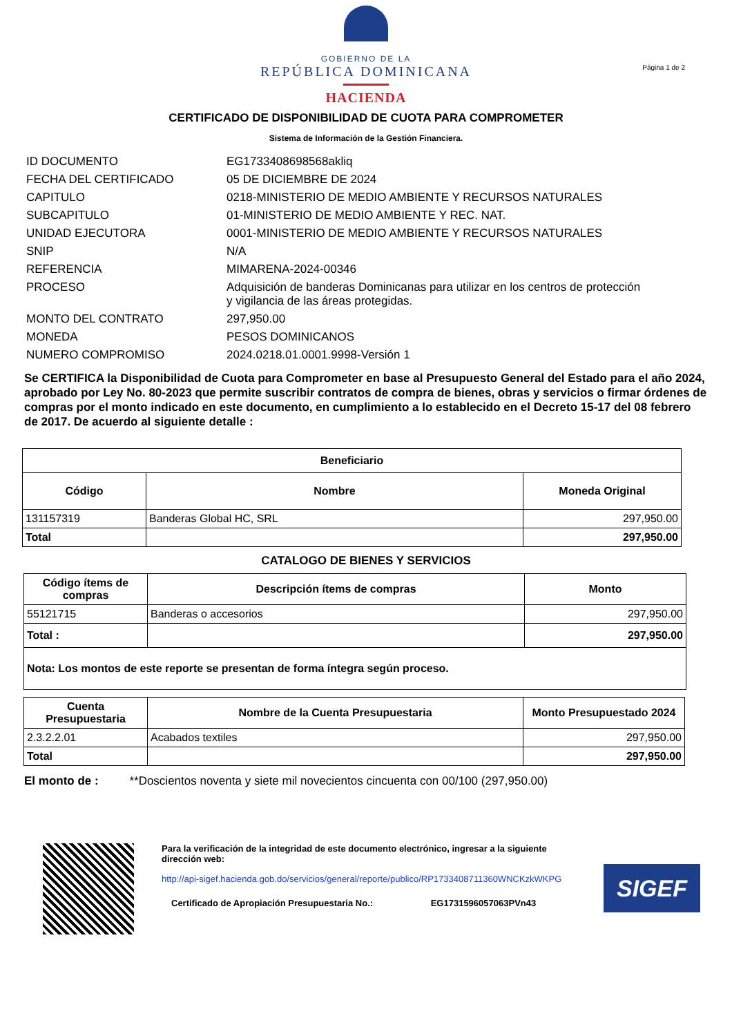GOBIERNO DE LA
REPÚBLICA DOMINICANA
HACIENDA
Página 1 de 2
CERTIFICADO DE DISPONIBILIDAD DE CUOTA PARA COMPROMETER
Sistema de Información de la Gestión Financiera.
| ID DOCUMENTO | EG1733408698568akliq |
| FECHA DEL CERTIFICADO | 05 DE DICIEMBRE DE 2024 |
| CAPITULO | 0218-MINISTERIO DE MEDIO AMBIENTE Y RECURSOS NATURALES |
| SUBCAPITULO | 01-MINISTERIO DE MEDIO AMBIENTE Y REC. NAT. |
| UNIDAD EJECUTORA | 0001-MINISTERIO DE MEDIO AMBIENTE Y RECURSOS NATURALES |
| SNIP | N/A |
| REFERENCIA | MIMARENA-2024-00346 |
| PROCESO | Adquisición de banderas Dominicanas para utilizar en los centros de protección y vigilancia de las áreas protegidas. |
| MONTO DEL CONTRATO | 297,950.00 |
| MONEDA | PESOS DOMINICANOS |
| NUMERO COMPROMISO | 2024.0218.01.0001.9998-Versión 1 |
Se CERTIFICA la Disponibilidad de Cuota para Comprometer en base al Presupuesto General del Estado para el año 2024, aprobado por Ley No. 80-2023 que permite suscribir contratos de compra de bienes, obras y servicios o firmar órdenes de compras por el monto indicado en este documento, en cumplimiento a lo establecido en el Decreto 15-17 del 08 febrero de 2017. De acuerdo al siguiente detalle :
| Beneficiario | | |
| --- | --- | --- |
| Código | Nombre | Moneda Original |
| 131157319 | Banderas Global HC, SRL | 297,950.00 |
| Total | | 297,950.00 |
CATALOGO DE BIENES Y SERVICIOS
| Código ítems de compras | Descripción ítems de compras | Monto |
| --- | --- | --- |
| 55121715 | Banderas o accesorios | 297,950.00 |
| Total : | | 297,950.00 |
| Nota: Los montos de este reporte se presentan de forma íntegra según proceso. | | |
| Cuenta Presupuestaria | Nombre de la Cuenta Presupuestaria | Monto Presupuestado 2024 |
| --- | --- | --- |
| 2.3.2.2.01 | Acabados textiles | 297,950.00 |
| Total | | 297,950.00 |
El monto de : **Doscientos noventa y siete mil novecientos cincuenta con 00/100 (297,950.00)
Para la verificación de la integridad de este documento electrónico, ingresar a la siguiente dirección web:
http://api-sigef.hacienda.gob.do/servicios/general/reporte/publico/RP1733408711360WNCKzkWKPG
Certificado de Apropiación Presupuestaria No.: EG1731596057063PVn43
SIGEF